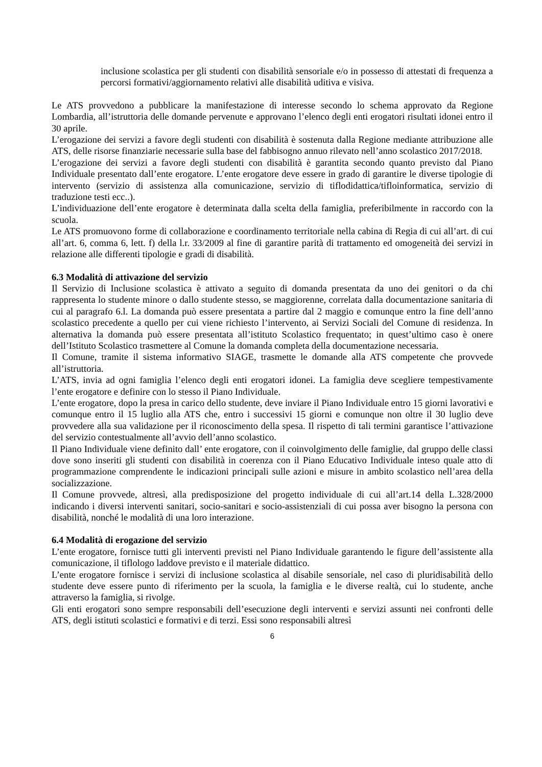inclusione scolastica per gli studenti con disabilità sensoriale e/o in possesso di attestati di frequenza a percorsi formativi/aggiornamento relativi alle disabilità uditiva e visiva.
Le ATS provvedono a pubblicare la manifestazione di interesse secondo lo schema approvato da Regione Lombardia, all’istruttoria delle domande pervenute e approvano l’elenco degli enti erogatori risultati idonei entro il 30 aprile.
L’erogazione dei servizi a favore degli studenti con disabilità è sostenuta dalla Regione mediante attribuzione alle ATS, delle risorse finanziarie necessarie sulla base del fabbisogno annuo rilevato nell’anno scolastico 2017/2018.
L’erogazione dei servizi a favore degli studenti con disabilità è garantita secondo quanto previsto dal Piano Individuale presentato dall’ente erogatore. L’ente erogatore deve essere in grado di garantire le diverse tipologie di intervento (servizio di assistenza alla comunicazione, servizio di tiflodidattica/tifloinformatica, servizio di traduzione testi ecc..).
L’individuazione dell’ente erogatore è determinata dalla scelta della famiglia, preferibilmente in raccordo con la scuola.
Le ATS promuovono forme di collaborazione e coordinamento territoriale nella cabina di Regia di cui all’art. di cui all’art. 6, comma 6, lett. f) della l.r. 33/2009 al fine di garantire parità di trattamento ed omogeneità dei servizi in relazione alle differenti tipologie e gradi di disabilità.
6.3 Modalità di attivazione del servizio
Il Servizio di Inclusione scolastica è attivato a seguito di domanda presentata da uno dei genitori o da chi rappresenta lo studente minore o dallo studente stesso, se maggiorenne, correlata dalla documentazione sanitaria di cui al paragrafo 6.l. La domanda può essere presentata a partire dal 2 maggio e comunque entro la fine dell’anno scolastico precedente a quello per cui viene richiesto l’intervento, ai Servizi Sociali del Comune di residenza. In alternativa la domanda può essere presentata all’istituto Scolastico frequentato; in quest’ultimo caso è onere dell’Istituto Scolastico trasmettere al Comune la domanda completa della documentazione necessaria.
Il Comune, tramite il sistema informativo SIAGE, trasmette le domande alla ATS competente che provvede all’istruttoria.
L’ATS, invia ad ogni famiglia l’elenco degli enti erogatori idonei. La famiglia deve scegliere tempestivamente l’ente erogatore e definire con lo stesso il Piano Individuale.
L’ente erogatore, dopo la presa in carico dello studente, deve inviare il Piano Individuale entro 15 giorni lavorativi e comunque entro il 15 luglio alla ATS che, entro i successivi 15 giorni e comunque non oltre il 30 luglio deve provvedere alla sua validazione per il riconoscimento della spesa. Il rispetto di tali termini garantisce l’attivazione del servizio contestualmente all’avvio dell’anno scolastico.
Il Piano Individuale viene definito dall’ ente erogatore, con il coinvolgimento delle famiglie, dal gruppo delle classi dove sono inseriti gli studenti con disabilità in coerenza con il Piano Educativo Individuale inteso quale atto di programmazione comprendente le indicazioni principali sulle azioni e misure in ambito scolastico nell’area della socializzazione.
Il Comune provvede, altresì, alla predisposizione del progetto individuale di cui all’art.14 della L.328/2000 indicando i diversi interventi sanitari, socio-sanitari e socio-assistenziali di cui possa aver bisogno la persona con disabilità, nonché le modalità di una loro interazione.
6.4 Modalità di erogazione del servizio
L’ente erogatore, fornisce tutti gli interventi previsti nel Piano Individuale garantendo le figure dell’assistente alla comunicazione, il tiflologo laddove previsto e il materiale didattico.
L’ente erogatore fornisce i servizi di inclusione scolastica al disabile sensoriale, nel caso di pluridisabilità dello studente deve essere punto di riferimento per la scuola, la famiglia e le diverse realtà, cui lo studente, anche attraverso la famiglia, si rivolge.
Gli enti erogatori sono sempre responsabili dell’esecuzione degli interventi e servizi assunti nei confronti delle ATS, degli istituti scolastici e formativi e di terzi. Essi sono responsabili altresì
6